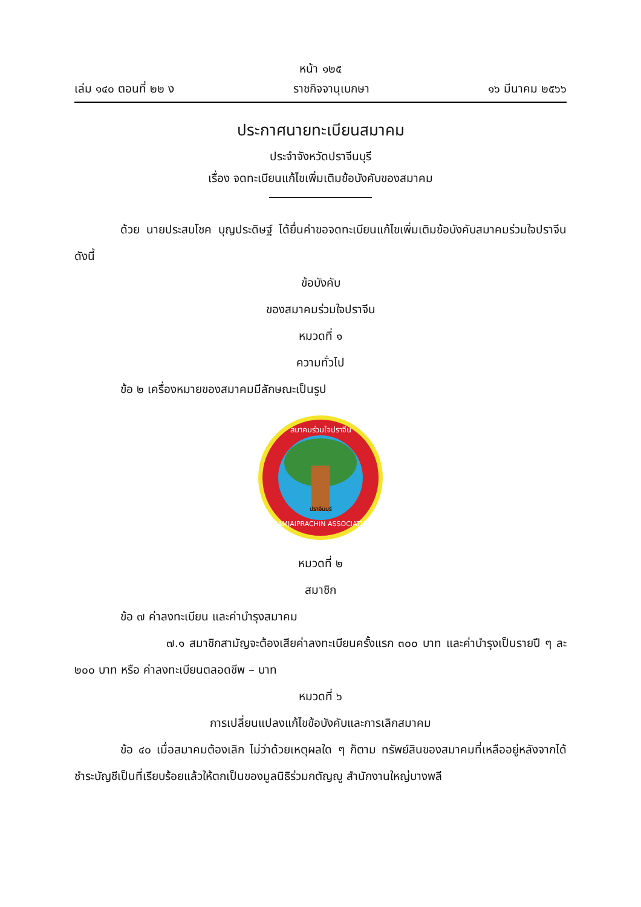หน้า ๑๒๕
เล่ม ๑๔๐ ตอนที่ ๒๒ ง ราชกิจจานุเบกษา ๑๖ มีนาคม ๒๕๖๖
ประกาศนายทะเบียนสมาคม
ประจำจังหวัดปราจีนบุรี
เรื่อง จดทะเบียนแก้ไขเพิ่มเติมข้อบังคับของสมาคม
ด้วย นายประสบโชค บุญประดิษฐ์ ได้ยื่นคำขอจดทะเบียนแก้ไขเพิ่มเติมข้อบังคับสมาคมร่วมใจปราจีน ดังนี้
ข้อบังคับ
ของสมาคมร่วมใจปราจีน
หมวดที่ ๑
ความทั่วไป
ข้อ ๒ เครื่องหมายของสมาคมมีลักษณะเป็นรูป
RUAMJAIPRACHIN ASSOCIATION
สมาคมร่วมใจปราจีน
ปราจีนบุรี
หมวดที่ ๒
สมาชิก
ข้อ ๗ ค่าลงทะเบียน และค่าบำรุงสมาคม
๗.๑ สมาชิกสามัญจะต้องเสียค่าลงทะเบียนครั้งแรก ๓๐๐ บาท และค่าบำรุงเป็นรายปี ๆ ละ ๒๐๐ บาท หรือ ค่าลงทะเบียนตลอดชีพ – บาท
หมวดที่ ๖
การเปลี่ยนแปลงแก้ไขข้อบังคับและการเลิกสมาคม
ข้อ ๔๐ เมื่อสมาคมต้องเลิก ไม่ว่าด้วยเหตุผลใด ๆ ก็ตาม ทรัพย์สินของสมาคมที่เหลืออยู่หลังจากได้ชำระบัญชีเป็นที่เรียบร้อยแล้วให้ตกเป็นของมูลนิธิร่วมกตัญญู สำนักงานใหญ่บางพลี